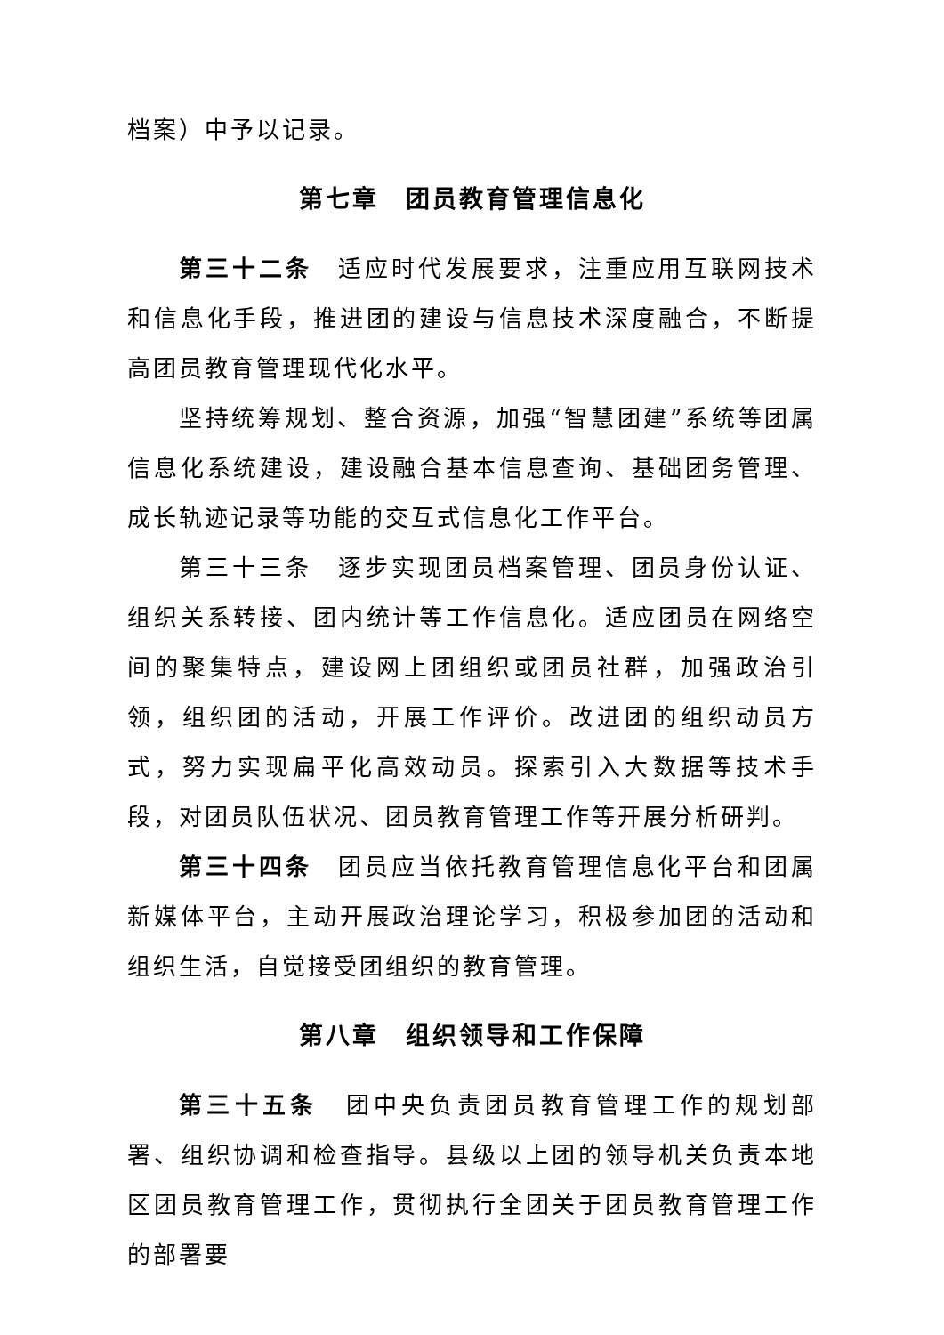档案）中予以记录。
第七章　团员教育管理信息化
第三十二条　适应时代发展要求，注重应用互联网技术和信息化手段，推进团的建设与信息技术深度融合，不断提高团员教育管理现代化水平。
坚持统筹规划、整合资源，加强“智慧团建”系统等团属信息化系统建设，建设融合基本信息查询、基础团务管理、成长轨迹记录等功能的交互式信息化工作平台。
第三十三条　逐步实现团员档案管理、团员身份认证、组织关系转接、团内统计等工作信息化。适应团员在网络空间的聚集特点，建设网上团组织或团员社群，加强政治引领，组织团的活动，开展工作评价。改进团的组织动员方式，努力实现扁平化高效动员。探索引入大数据等技术手段，对团员队伍状况、团员教育管理工作等开展分析研判。
第三十四条　团员应当依托教育管理信息化平台和团属新媒体平台，主动开展政治理论学习，积极参加团的活动和组织生活，自觉接受团组织的教育管理。
第八章　组织领导和工作保障
第三十五条　团中央负责团员教育管理工作的规划部署、组织协调和检查指导。县级以上团的领导机关负责本地区团员教育管理工作，贯彻执行全团关于团员教育管理工作的部署要